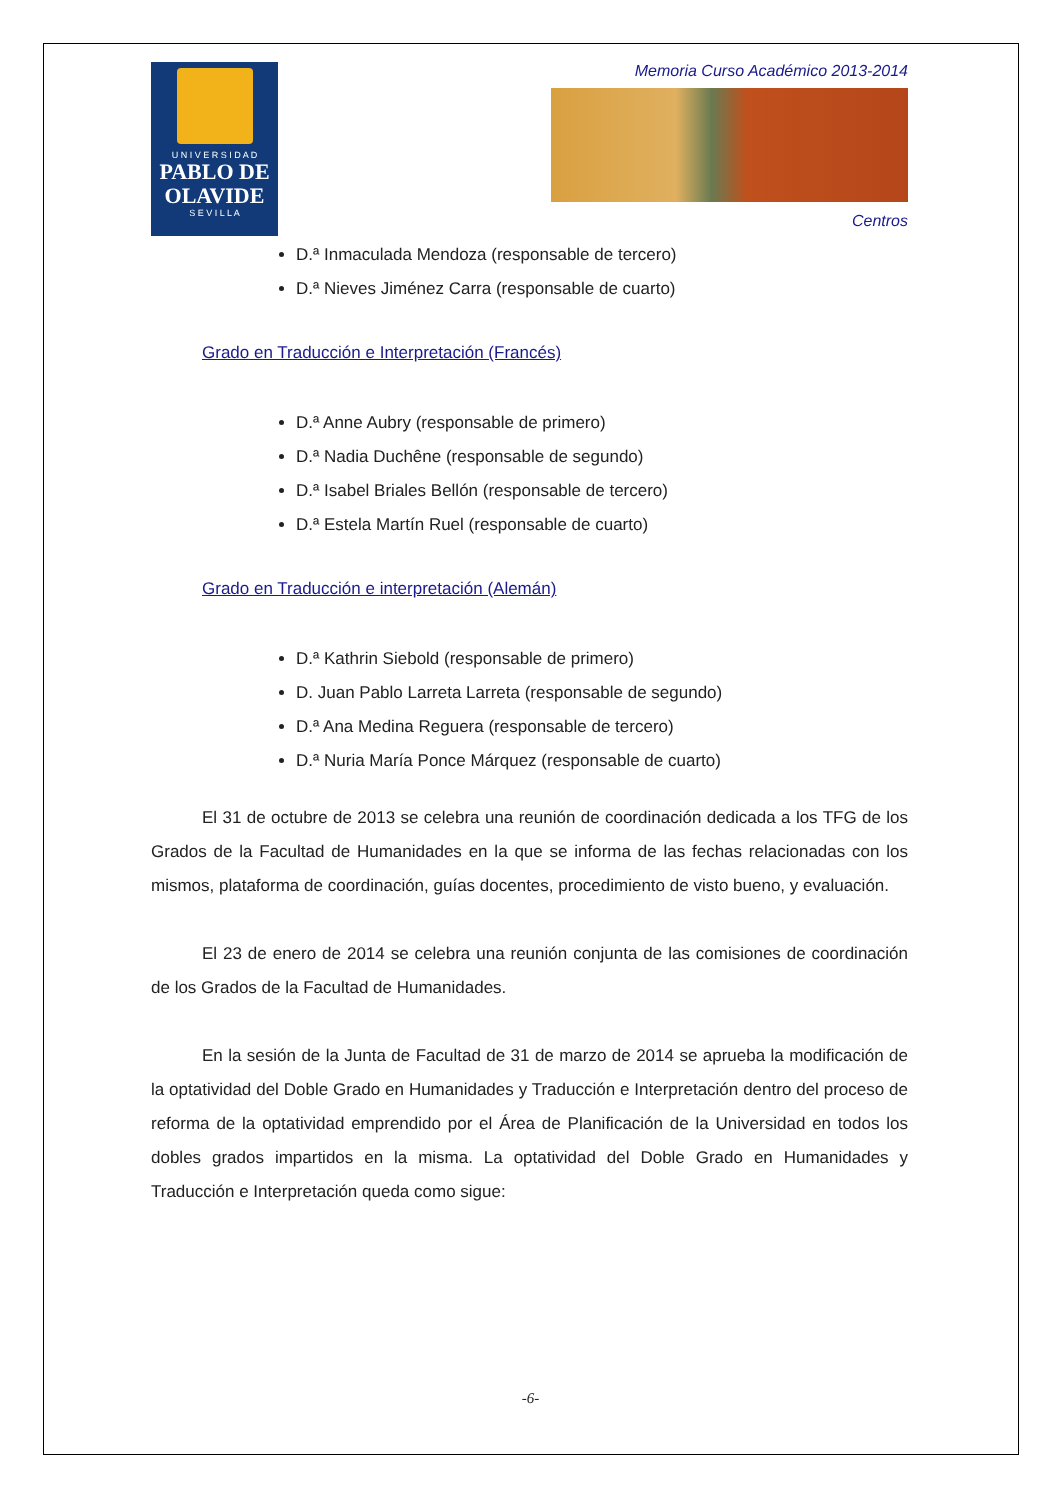U N I V E R S I D A D
PABLO DE OLAVIDE
S E V I L L A
Memoria Curso Académico 2013-2014
Centros
D.ª Inmaculada Mendoza (responsable de tercero)
D.ª Nieves Jiménez Carra (responsable de cuarto)
Grado en Traducción e Interpretación (Francés)
D.ª Anne Aubry (responsable de primero)
D.ª Nadia Duchêne (responsable de segundo)
D.ª Isabel Briales Bellón (responsable de tercero)
D.ª Estela Martín Ruel (responsable de cuarto)
Grado en Traducción e interpretación (Alemán)
D.ª Kathrin Siebold (responsable de primero)
D. Juan Pablo Larreta Larreta (responsable de segundo)
D.ª Ana Medina Reguera (responsable de tercero)
D.ª Nuria María Ponce Márquez (responsable de cuarto)
El 31 de octubre de 2013 se celebra una reunión de coordinación dedicada a los TFG de los Grados de la Facultad de Humanidades en la que se informa de las fechas relacionadas con los mismos, plataforma de coordinación, guías docentes, procedimiento de visto bueno, y evaluación.
El 23 de enero de 2014 se celebra una reunión conjunta de las comisiones de coordinación de los Grados de la Facultad de Humanidades.
En la sesión de la Junta de Facultad de 31 de marzo de 2014 se aprueba la modificación de la optatividad del Doble Grado en Humanidades y Traducción e Interpretación dentro del proceso de reforma de la optatividad emprendido por el Área de Planificación de la Universidad en todos los dobles grados impartidos en la misma. La optatividad del Doble Grado en Humanidades y Traducción e Interpretación queda como sigue:
-6-